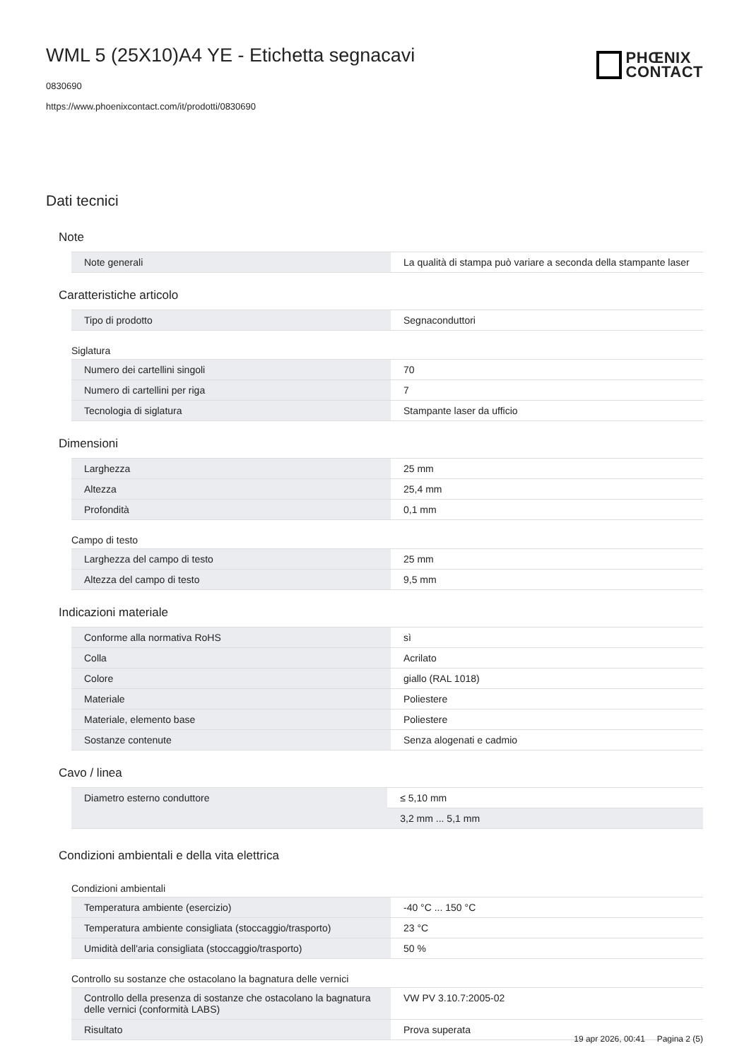WML 5 (25X10)A4 YE - Etichetta segnacavi
0830690
https://www.phoenixcontact.com/it/prodotti/0830690
PHŒNIX
CONTACT
Dati tecnici
Note
| Note generali | La qualità di stampa può variare a seconda della stampante laser |
Caratteristiche articolo
| Tipo di prodotto | Segnaconduttori |
Siglatura
| Numero dei cartellini singoli | 70 |
| Numero di cartellini per riga | 7 |
| Tecnologia di siglatura | Stampante laser da ufficio |
Dimensioni
| Larghezza | 25 mm |
| Altezza | 25,4 mm |
| Profondità | 0,1 mm |
Campo di testo
| Larghezza del campo di testo | 25 mm |
| Altezza del campo di testo | 9,5 mm |
Indicazioni materiale
| Conforme alla normativa RoHS | sì |
| Colla | Acrilato |
| Colore | giallo (RAL 1018) |
| Materiale | Poliestere |
| Materiale, elemento base | Poliestere |
| Sostanze contenute | Senza alogenati e cadmio |
Cavo / linea
| Diametro esterno conduttore | ≤ 5,10 mm |
| | 3,2 mm ... 5,1 mm |
Condizioni ambientali e della vita elettrica
Condizioni ambientali
| Temperatura ambiente (esercizio) | -40 °C ... 150 °C |
| Temperatura ambiente consigliata (stoccaggio/trasporto) | 23 °C |
| Umidità dell'aria consigliata (stoccaggio/trasporto) | 50 % |
Controllo su sostanze che ostacolano la bagnatura delle vernici
| Controllo della presenza di sostanze che ostacolano la bagnatura delle vernici (conformità LABS) | VW PV 3.10.7:2005-02 |
| Risultato | Prova superata |
19 apr 2026, 00:41 Pagina 2 (5)